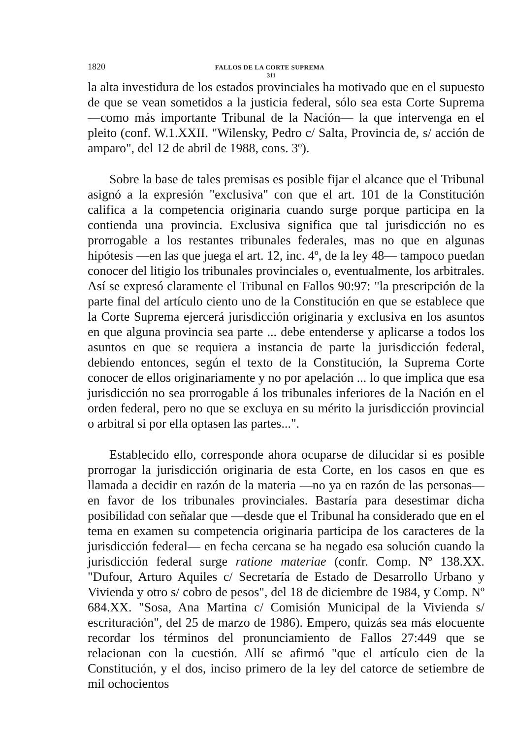1820 FALLOS DE LA CORTE SUPREMA
311
la alta investidura de los estados provinciales ha motivado que en el supuesto de que se vean sometidos a la justicia federal, sólo sea esta Corte Suprema —como más importante Tribunal de la Nación— la que intervenga en el pleito (conf. W.1.XXII. "Wilensky, Pedro c/ Salta, Provincia de, s/ acción de amparo", del 12 de abril de 1988, cons. 3º).
Sobre la base de tales premisas es posible fijar el alcance que el Tribunal asignó a la expresión "exclusiva" con que el art. 101 de la Constitución califica a la competencia originaria cuando surge porque participa en la contienda una provincia. Exclusiva significa que tal jurisdicción no es prorrogable a los restantes tribunales federales, mas no que en algunas hipótesis —en las que juega el art. 12, inc. 4º, de la ley 48— tampoco puedan conocer del litigio los tribunales provinciales o, eventualmente, los arbitrales. Así se expresó claramente el Tribunal en Fallos 90:97: "la prescripción de la parte final del artículo ciento uno de la Constitución en que se establece que la Corte Suprema ejercerá jurisdicción originaria y exclusiva en los asuntos en que alguna provincia sea parte ... debe entenderse y aplicarse a todos los asuntos en que se requiera a instancia de parte la jurisdicción federal, debiendo entonces, según el texto de la Constitución, la Suprema Corte conocer de ellos originariamente y no por apelación ... lo que implica que esa jurisdicción no sea prorrogable á los tribunales inferiores de la Nación en el orden federal, pero no que se excluya en su mérito la jurisdicción provincial o arbitral si por ella optasen las partes...".
Establecido ello, corresponde ahora ocuparse de dilucidar si es posible prorrogar la jurisdicción originaria de esta Corte, en los casos en que es llamada a decidir en razón de la materia —no ya en razón de las personas— en favor de los tribunales provinciales. Bastaría para desestimar dicha posibilidad con señalar que —desde que el Tribunal ha considerado que en el tema en examen su competencia originaria participa de los caracteres de la jurisdicción federal— en fecha cercana se ha negado esa solución cuando la jurisdicción federal surge ratione materiae (confr. Comp. Nº 138.XX. "Dufour, Arturo Aquiles c/ Secretaría de Estado de Desarrollo Urbano y Vivienda y otro s/ cobro de pesos", del 18 de diciembre de 1984, y Comp. Nº 684.XX. "Sosa, Ana Martina c/ Comisión Municipal de la Vivienda s/ escrituración", del 25 de marzo de 1986). Empero, quizás sea más elocuente recordar los términos del pronunciamiento de Fallos 27:449 que se relacionan con la cuestión. Allí se afirmó "que el artículo cien de la Constitución, y el dos, inciso primero de la ley del catorce de setiembre de mil ochocientos